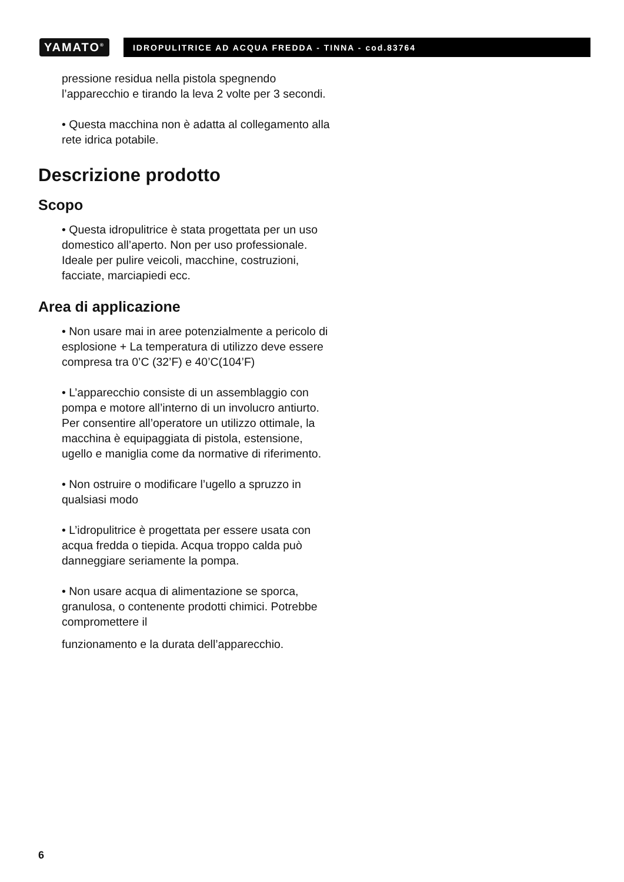YAMATO<sup>®</sup>
IDROPULITRICE AD ACQUA FREDDA - TINNA - cod.83764
pressione residua nella pistola spegnendo l’apparecchio e tirando la leva 2 volte per 3 secondi.
• Questa macchina non è adatta al collegamento alla rete idrica potabile.
Descrizione prodotto
Scopo
• Questa idropulitrice è stata progettata per un uso domestico all’aperto. Non per uso professionale. Ideale per pulire veicoli, macchine, costruzioni, facciate, marciapiedi ecc.
Area di applicazione
• Non usare mai in aree potenzialmente a pericolo di esplosione + La temperatura di utilizzo deve essere compresa tra 0’C (32’F) e 40’C(104’F)
• L’apparecchio consiste di un assemblaggio con pompa e motore all’interno di un involucro antiurto. Per consentire all’operatore un utilizzo ottimale, la macchina è equipaggiata di pistola, estensione, ugello e maniglia come da normative di riferimento.
• Non ostruire o modificare l’ugello a spruzzo in qualsiasi modo
• L’idropulitrice è progettata per essere usata con acqua fredda o tiepida. Acqua troppo calda può danneggiare seriamente la pompa.
• Non usare acqua di alimentazione se sporca, granulosa, o contenente prodotti chimici. Potrebbe compromettere il
funzionamento e la durata dell’apparecchio.
6